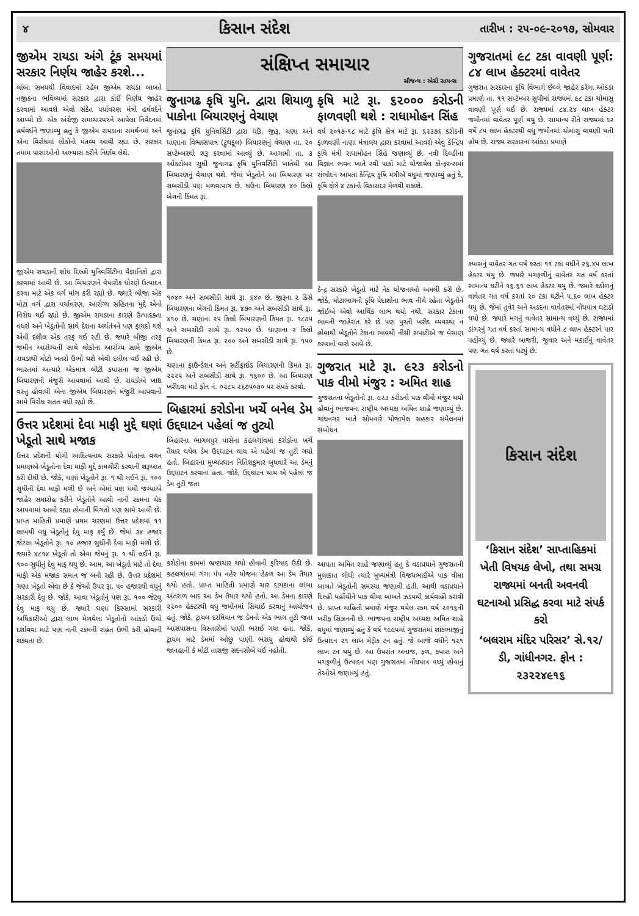૪ કિસાન સંદેશ તારીખ : ૨૫-૦૯-૨૦૧૭, સોમવાર
જીએમ રાયડા અંગે ટૂંક સમયમાં સરકાર નિર્ણય જાહેર કરશે...
લાંબા સમયથી વિવાદમાં રહેલ જીએમ રાયડા બાબતે નજીકના ભવિષ્યમાં સરકાર દ્વારા કોઈ નિર્ણય જાહેર કરવામાં આવશે એવો સંકેત પર્યાવરણ મંત્રી હર્ષવર્દને આપ્યો છે. એક અંગ્રેજી સમાચારપત્રને આપેલા નિવેદનમાં હર્ષવર્ધને જણાવ્યુ હતું કે જીએમ રાયડાના સમર્થનમાં અને એના વિરોધમાં લોકોનો મંતવ્ય આવી રહ્યા છે. સરકાર તમામ પાસાઓનો અભ્યાસ કરીને નિર્ણય લેશે.
જીએમ રાયડાની શોધ દિલ્હી યુનિવર્સિટીના વૈજ્ઞાનિકો દ્વારા કરવામાં આવી છે. આ બિયારણને વેપારીક ધોરણે ઉત્પાદન કરવા માટે એક વર્ગ માંગ કરી રહ્યો છે. જ્યારે બીજા એક મોટા વર્ગ દ્વારા પર્યાવરણ, આરોગ્ય સહિતના મુદ્દે એનો વિરોધ થઈ રહ્યો છે. જીએમ રાયડાના કારણે ઉત્પાદક્તા વધશે અને ખેડૂતોની સાથે દેશના અર્થતંત્રને પણ ફાયદો થશે એવી દલીલ એક તરફ થઈ રહી છે. જ્યારે બીજી તરફ જમીન આરોગ્યની સાથે લોકોના આરોગ્ય સામે જીએમ રાયડાથી મોટો ખતરો ઉભો થશે એવી દલીલ થઈ રહી છે. ભારતમાં અત્યારે એકમાત્ર બીટી કપાસના જ જીએમ બિયારણની મંજુરી આપવામાં આવી છે. રાયડોએ ખાદ્ય વસ્તુ હોવાથી એના જીએમ બિયારણને મંજુરી આપવાની સામે વિરોધ સતત વધી રહ્યો છે.
ઉત્તર પ્રદેશમાં દેવા માફી મુદ્દે ઘણાં ખેડૂતો સાથે મજાક
ઉત્તર પ્રદેશની યોગી આદિત્યનાથ સરકારે પોતાના વચન પ્રમાણએ ખેડૂતોના દેવા માફી મુદ્દે કામગીરી કરવાની શરૂઆત કરી દીધી છે. જોકે, ઘણાં ખેડૂતોને રૂા. ૧ થી લઈને રૂા. ૧૦૦ સુધીની દેવા માફી મળી છે અને એમાં પણ ઘમી જગ્યાએ જાહેર સમારોહ કરીને ખેડૂતોને આવી નાની રકમના ચેક આપવામાં આવી રહ્યા હોવાની વિગતો પણ સામે આવી છે. પ્રાપ્ત માહિતી પ્રમાણે પ્રથમ ચરણમાં ઉત્તર પ્રદેશમાં ૧૧ લાખથી વધુ ખેડૂતોનું દેવુ માફ કર્યુ છે. જેમાં ૩૪ હજાર જેટલા ખેડૂતોને રૂા. ૧૦ હજાર સુધીની દેવા માફી મળી છે. જ્યારે ૪૮૧૪ ખેડૂતો તો એવા જેમનું રૂા. ૧ થી લઈને રૂા. ૧૦૦ સુધીનું દેવુ માફ થયુ છે. આમ, આ ખેડૂતો માટે તો દેવા માફી એક મજાક સમાન જ બની રહી છે. ઉત્તર પ્રદેશમાં ગણા ખેડૂતો એવા છે કે જેઓ ઉપર રૂા. ૫૦ હજારથી વધુનું સરકારી દેવુ છે. જોકે, આવા ખેડૂતોનું પણ રૂા. ૧૦૦ જેટલુ દેવુ માફ થયુ છે. જ્યારે ઘણા કિસ્સામાં સરકારી અધિકારીઓ દ્વારા લાભ મેળવેલા ખેડૂતોનો આંકડો ઉંચો દર્શાવવા માટે પણ નાની રકમની રાહત ઉભી કરી હોવાની શક્યતા છે.
સંક્ષિપ્ત સમાચાર
સૌજન્ય : એગ્રી સાયન્સ
જુનાગઢ કૃષિ યુનિ. દ્વારા શિયાળુ પાકોના બિયારણનું વેચાણ
જુનાગઢ કૃષિ યુનિવર્સિટી દ્વારા ઘઉં, જીરૂ, ચણા અને ધાણાના વિશ્વાસપાત્ર (ટ્રુથફૂલ) બિયારણનું વેચાણ તા. ૨૦ સપ્ટેમ્બરથી શરૂ કરવામાં આવ્યું છે. આગામી તા. ૩ ઓક્ટોબર સુધી જુનાગઢ કૃષિ યુનિવર્સિટી ખાતેથી આ બિયારણનું વેચાણ થશે. જેમાં ખેડૂતોને આ બિયારણ પર સબસીડી પણ મળવાપાત્ર છે. ઘઉંના બિયારણ ૪૦ કિલો બેગની કિંમત રૂા.
૧૦૪૦ અને સબસીડી સાથે રૂા. ૬૪૦ છે. જીરૂના ૨ કિસે બિયારણના બેગની કિંમત રૂા. ૪૭૦ અને સબસીડી સાથે રૂા. ૪૧૦ છે. ચણાના ૨૫ કિલો બિયારણની કિંમત રૂા. ૧૮૭૫ અને સબસીડી સાથે રૂા. ૧૨૫૦ છે. ધાણાના ૨ કિલો બિયારણની કિંમત રૂા. ૨૦૦ અને સબસીડી સાથે રૂા. ૧૫૦ છે.
ચણાના ફાઉન્ડેશન અને સર્ટીફાઈડ બિયારણની કિંમત રૂા. ૨૨૨૫ અને સબસીડી સાથે રૂા. ૧૬૦૦ છે. આ બિયારણ ખરીદવા માટે ફોન નં. ૦૨૮૫ ૨૬૭૫૦૭૦ પર સંપર્ક કરવો.
બિહારમાં કરોડોના ખર્ચે બનેલ ડેમ ઉદ્દઘાટન પહેલાં જ તુટ્યો
બિહારના ભાગલપુર પાસેના કહલગાંવમાં કરોડોના ખર્ચે તૈયાર થયેલ ડેમ ઉદ્દઘાટન થાય એ પહેલાં જ તુટી ગયો હતો. બિહારના મુખ્યપ્રધાન નિતિશકુમાર બુધવારે આ ડેમનું ઉદ્દઘાટન કરવાના હતા. જોકે, ઉદ્દઘાટન થાય એ પહેલાં જ ડેમ તુટી જતા
કરોડોના કામમાં ભ્રષ્ટાચાર થયો હોવાની ફરિયાદ ઉઠી છે. કહલગાંવમાં ગંગા પંપ નહેર યોજના હેઠળ આ ડેમ તૈયાર થયો હતો. પ્રાપ્ત માહિતી પ્રમાણે ચાર દાયકાના લાંબા અંતરાળ બાદ આ ડેમ તૈયાર થયો હતો. આ ડેમના કારણે ૨૨૦૦ હેક્ટરથી વધુ જમીનમાં સિંચાઈ કરવાનું આયોજન હતું. જોકે, ટ્રાયલ દરમિયાન જ ડેમનો એક ભાગ તુટી જતા આસપાસના વિસ્તારોમાં પાણી ભરાઈ ગયા હતા. જોકે, ટ્રાયલ માટે ડેમમાં ઓછુ પાણી ભરાયુ હોવાથી કોઈ જાનહાની કે મોટી તારાજી સદનસીબે થઈ નહોતી.
કૃષિ માટે રૂા. ૬૨૦૦૦ કરોડની ફાળવણી થશે : રાધામોહન સિંહ
વર્ષ ૨૦૧૭-૧૮ માટે કૃષિ ક્ષેત્ર માટે રૂા. ૬૨૩૭૬ કરોડની ફાળવણી નાણા મંત્રાલય દ્વારા કરવામાં આવશે એવુ કેન્દ્રિય કૃષિ મંત્રી રાધામોહન સિંહે જણાવ્યું છે. નવી દિલ્હીના વિજ્ઞાન ભવન ખાતે રવી પાકો માટે યોજાયેલ કોન્ફરન્સમાં સંભોદન આપતા કેન્દ્રિય કૃષિ મંત્રીએ વધુમાં જણાવ્યું હતું કે, કૃષિ ક્ષેત્રે ૪ ટકાનો વિકાસદર મેળવી શકાશે.
કેન્દ્ર સરકારે ખેડૂતો માટે નેક યોજનાઓ અમલી કરી છે. જોકે, મોટાભાગની કૃષિ પેદાશોના ભાવ નીચે રહેતા ખેડૂતોને જોઈએ એવો આર્થિક લાભ થયો નથી. સરકાર ટેકાના ભાવની જાહેરાત કરે છે પણ પુરતી ખરીદ વ્યવસ્થા ન હોવાથી ખેડૂતોને ટેકાના ભાવથી નીચી સપાટીએ જ વેચાણ કરવાનો વારો આવે છે.
ગુજરાત માટે રૂા. ૯૨૩ કરોડનો પાક વીમો મંજુર : અમિત શાહ
ગુજરાતના ખેડૂતોનો રૂા. ૯૨૩ કરોડનો પાક વીમો મંજુર થયો હોવાનું ભાજપના રાષ્ટ્રીય અધ્યક્ષ અમિત શાહે જણાવ્યું છે. ગાંધનગર ખાતે સોમવારે યોજાયેલ સહકાર સંમેલનમાં સંબોધન
આપતા અમિત શાહે જણાવ્યું હતુ કે વડાપ્રધાને ગુજરાતની મુલાકાત લીધી ત્યારે મુખ્યમંત્રી વિજયભાઈએ પાક વીમા બાબતે ખેડૂતોની સમસ્યા જણાવી હતી. આથી વડાપ્રધાને દિલ્હી પહોંચીને પાક વીમા બાબતે ઝડપથી કાર્યવાહી કરાવી છે. પ્રાપ્ત માહિતી પ્રમાણે મંજુર થયેલ રકમ વર્ષ ૨૦૧૬ની ખરીફ સિઝનની છે. ભાજપના રાષ્ટ્રીય અધ્યક્ષ અમિત શાહે વધુમાં જણાવ્યું હતુ કે વર્ષ ૧૯૯૫માં ગુજરાતમાં શાકભાજીનું ઉત્પાદન ૨૧ લાખ મેટ્રીક ટન હતું. જે આજે વધીને ૧૨૧ લાખ ટન થયું છે. આ ઉપરાંત અનાજ, ફળ, કપાસ અને મગફળીનું ઉત્પાદન પણ ગુજરાતમાં નોંધપાત્ર વધ્યું હોવાનું તેઓએ જણાવ્યું હતું.
ગુજરાતમાં ૯૮ ટકા વાવણી પૂર્ણ: ૮૪ લાખ હેક્ટરમાં વાવેતર
ગુજરાત સરકારના કૃષિ વિભાગે છેલ્લે જાહેર કરેલા આંકડા પ્રમાણે તા. ૧૧ સપ્ટેમ્બર સુધીમાં રાજ્યમાં ૯૮ ટકા ચોમાસુ વાવણી પૂર્ણ થઈ છે. રાજ્યમાં ૮૪.૨૪ લાખ હેક્ટર જમીનમાં વાવેતર પૂર્ણ થયુ છે. સામાન્ય રીતે રાજ્યમાં દર વર્ષે ૮૫ લાખ હેક્ટરથી વધુ જમીનમાં ચોમાસુ વાવણી થતી હોય છે. રાજ્ય સરકારના આંકડા પ્રમાણે
કપાસનું વાવેતર ગત વર્ષ કરતા ૧૧ ટકા વધીને ૨૬.૪૫ લાખ હેક્ટર થયુ છે. જ્યારે મગફળીનું વાવેતર ગત વર્ષ કરતાં સામાન્ય ઘટીને ૧૬.૬૧ લાખ હેક્ટર થયુ છે. જ્યારે કઠોળનું વાવેતર ગત વર્ષ કરતાં ૨૦ ટકા ઘટીને ૫.૬૦ લાખ હેક્ટર થયુ છે. જેમાં તુવેર અને અડદના વાવેતરમાં નોંધપાત્ર ઘટાડો થયો છે. જ્યારે મગનું વાવેતર સામાન્ય વધ્યું છે. રાજ્યમાં ડાંગરનું ગત વર્ષ કરતાં સામાન્ય વધીને ૮ લાખ હેક્ટરને પાર પહોંચ્યું છે. જ્યારે બાજરી, જુવાર અને મકાઈનું વાવેતર પણ ગત વર્ષ કરતાં ઘટ્યું છે.
કિસાન સંદેશ
‘કિસાન સંદેશ’ સાપ્તાહિકમાં ખેતી વિષયક લેખો, તથા સમગ્ર રાજ્યમાં બનતી અવનવી ઘટનાઓ પ્રસિદ્ધ કરવા માટે સંપર્ક કરો
‘બલરામ મંદિર પરિસર’ સે.૧૨/ડી, ગાંધીનગર. ફોન : ૨૩૨૨૪૯૧૬